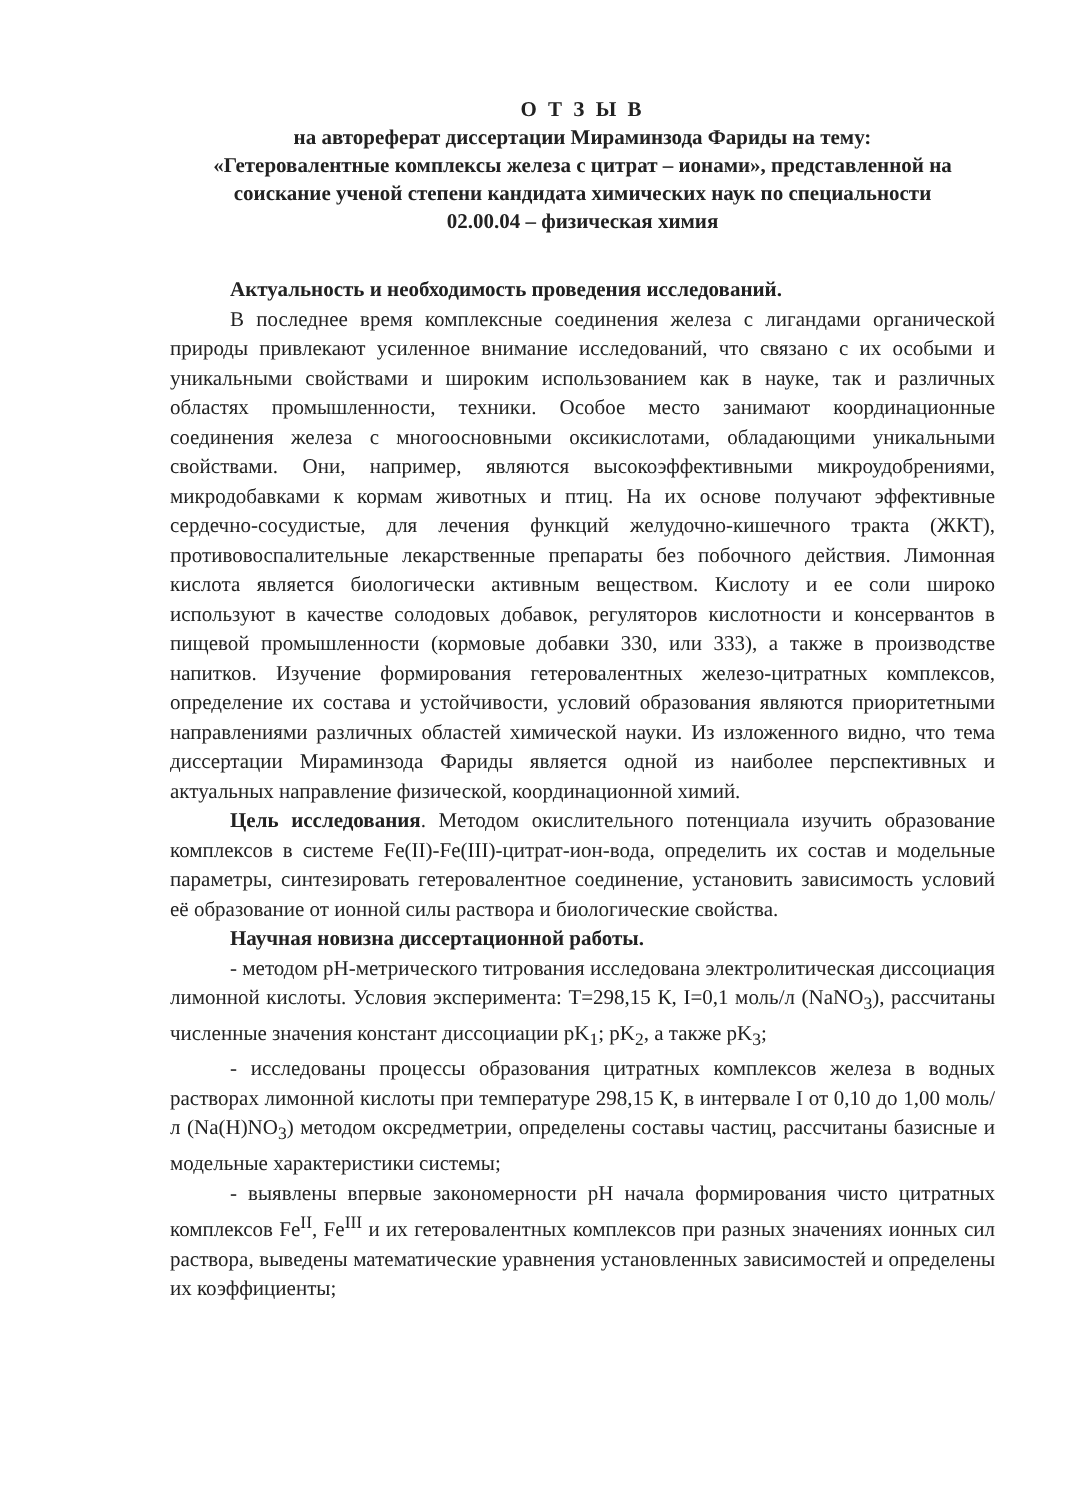О Т З Ы В
на автореферат диссертации Мираминзода Фариды на тему:
«Гетеровалентные комплексы железа с цитрат – ионами», представленной на соискание ученой степени кандидата химических наук по специальности
02.00.04 – физическая химия
Актуальность и необходимость проведения исследований.
В последнее время комплексные соединения железа с лигандами органической природы привлекают усиленное внимание исследований, что связано с их особыми и уникальными свойствами и широким использованием как в науке, так и различных областях промышленности, техники. Особое место занимают координационные соединения железа с многоосновными оксикислотами, обладающими уникальными свойствами. Они, например, являются высокоэффективными микроудобрениями, микродобавками к кормам животных и птиц. На их основе получают эффективные сердечно-сосудистые, для лечения функций желудочно-кишечного тракта (ЖКТ), противовоспалительные лекарственные препараты без побочного действия. Лимонная кислота является биологически активным веществом. Кислоту и ее соли широко используют в качестве солодовых добавок, регуляторов кислотности и консервантов в пищевой промышленности (кормовые добавки 330, или 333), а также в производстве напитков. Изучение формирования гетеровалентных железо-цитратных комплексов, определение их состава и устойчивости, условий образования являются приоритетными направлениями различных областей химической науки. Из изложенного видно, что тема диссертации Мираминзода Фариды является одной из наиболее перспективных и актуальных направление физической, координационной химий.
Цель исследования. Методом окислительного потенциала изучить образование комплексов в системе Fe(II)-Fe(III)-цитрат-ион-вода, определить их состав и модельные параметры, синтезировать гетеровалентное соединение, установить зависимость условий её образование от ионной силы раствора и биологические свойства.
Научная новизна диссертационной работы.
- методом pH-метрического титрования исследована электролитическая диссоциация лимонной кислоты. Условия эксперимента: Т=298,15 К, I=0,1 моль/л (NaNO<sub>3</sub>), рассчитаны численные значения констант диссоциации pK<sub>1</sub>; pK<sub>2</sub>, а также pK<sub>3</sub>;
- исследованы процессы образования цитратных комплексов железа в водных растворах лимонной кислоты при температуре 298,15 К, в интервале I от 0,10 до 1,00 моль/л (Na(H)NO<sub>3</sub>) методом оксредметрии, определены составы частиц, рассчитаны базисные и модельные характеристики системы;
- выявлены впервые закономерности pH начала формирования чисто цитратных комплексов Fe<sup>II</sup>, Fe<sup>III</sup> и их гетеровалентных комплексов при разных значениях ионных сил раствора, выведены математические уравнения установленных зависимостей и определены их коэффициенты;